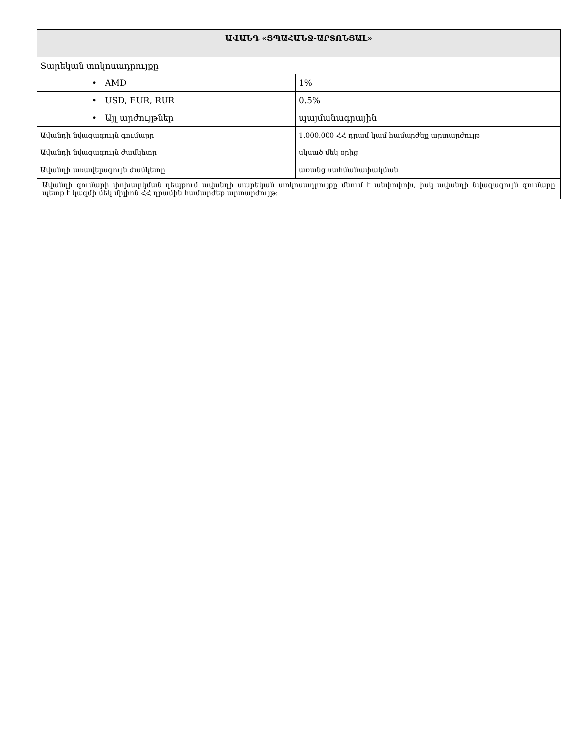| ԱՎԱՆԴ «ՑՊԱՀԱՆՋ-ԱՐՏՈՆՅԱԼ» | |
| --- | --- |
| Տարեկան տոկոսադրույքը | |
| • AMD | 1% |
| • USD, EUR, RUR | 0.5% |
| • Այլ արժույթներ | պայմանագրային |
| Ավանդի նվազագույն գումարը | 1.000.000 ՀՀ դրամ կամ համարժեք արտարժույթ |
| Ավանդի նվազագույն ժամկետը | սկսած մեկ օրից |
| Ավանդի առավելագույն ժամկետը | առանց սահմանափակման |
| Ավանդի գումարի փոխարկման դեպքում ավանդի տարեկան տոկոսադրույքը մնում է անփոփոխ, իսկ ավանդի նվազագույն գումարը պետք է կազմի մեկ միլիոն ՀՀ դրամին համարժեք արտարժույթ: | |